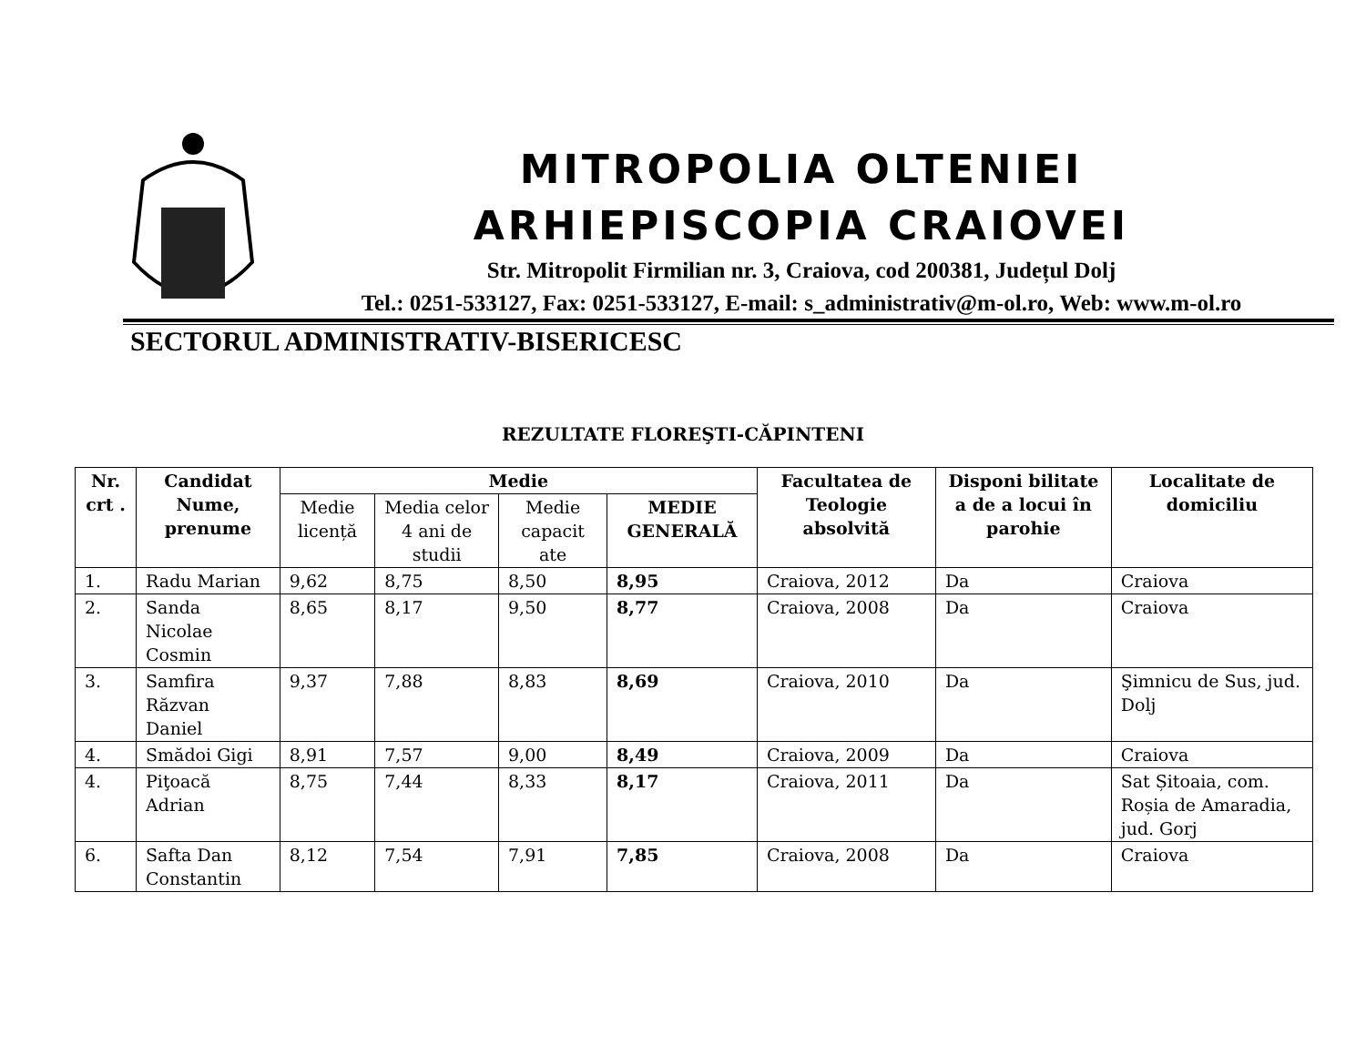MITROPOLIA OLTENIEI
ARHIEPISCOPIA CRAIOVEI
Str. Mitropolit Firmilian nr. 3, Craiova, cod 200381, Județul Dolj
Tel.: 0251-533127, Fax: 0251-533127, E-mail: s_administrativ@m-ol.ro, Web: www.m-ol.ro
SECTORUL ADMINISTRATIV-BISERICESC
REZULTATE FLOREŞTI-CĂPINTENI
| Nr. crt . | Candidat Nume, prenume | Medie | | | | Facultatea de Teologie absolvită | Disponi bilitate a de a locui în parohie | Localitate de domiciliu |
| --- | --- | --- | --- | --- | --- | --- | --- | --- |
| | | Medie licență | Media celor 4 ani de studii | Medie capacit ate | MEDIE GENERALĂ | | | |
| 1. | Radu Marian | 9,62 | 8,75 | 8,50 | 8,95 | Craiova, 2012 | Da | Craiova |
| 2. | Sanda Nicolae Cosmin | 8,65 | 8,17 | 9,50 | 8,77 | Craiova, 2008 | Da | Craiova |
| 3. | Samfira Răzvan Daniel | 9,37 | 7,88 | 8,83 | 8,69 | Craiova, 2010 | Da | Şimnicu de Sus, jud. Dolj |
| 4. | Smădoi Gigi | 8,91 | 7,57 | 9,00 | 8,49 | Craiova, 2009 | Da | Craiova |
| 4. | Piţoacă Adrian | 8,75 | 7,44 | 8,33 | 8,17 | Craiova, 2011 | Da | Sat Șitoaia, com. Roșia de Amaradia, jud. Gorj |
| 6. | Safta Dan Constantin | 8,12 | 7,54 | 7,91 | 7,85 | Craiova, 2008 | Da | Craiova |